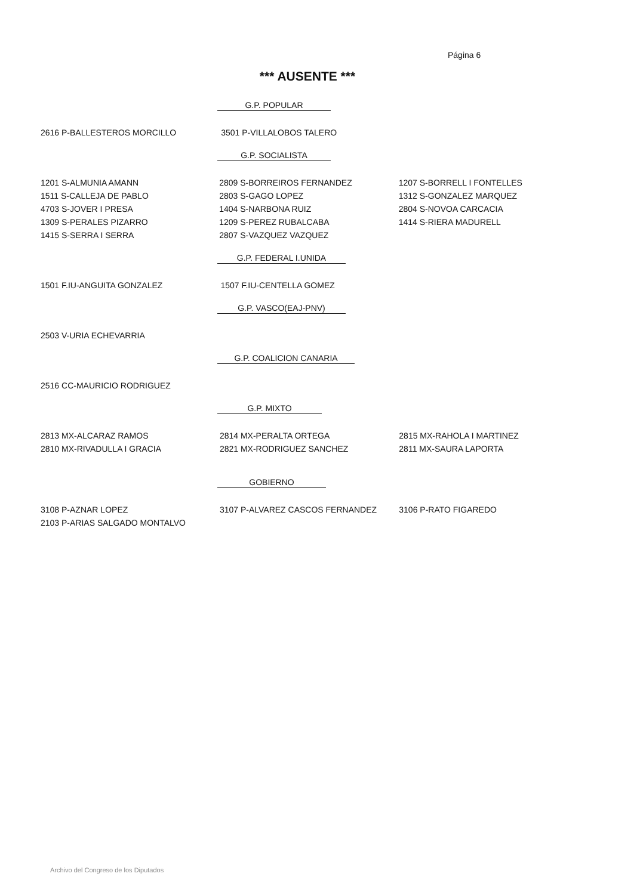Página 6
*** AUSENTE ***
G.P. POPULAR
| 2616 P-BALLESTEROS MORCILLO | 3501 P-VILLALOBOS TALERO | |
G.P. SOCIALISTA
| 1201 S-ALMUNIA AMANN | 2809 S-BORREIROS FERNANDEZ | 1207 S-BORRELL I FONTELLES |
| 1511 S-CALLEJA DE PABLO | 2803 S-GAGO LOPEZ | 1312 S-GONZALEZ MARQUEZ |
| 4703 S-JOVER I PRESA | 1404 S-NARBONA RUIZ | 2804 S-NOVOA CARCACIA |
| 1309 S-PERALES PIZARRO | 1209 S-PEREZ RUBALCABA | 1414 S-RIERA MADURELL |
| 1415 S-SERRA I SERRA | 2807 S-VAZQUEZ VAZQUEZ | |
G.P. FEDERAL I.UNIDA
| 1501 F.IU-ANGUITA GONZALEZ | 1507 F.IU-CENTELLA GOMEZ | |
G.P. VASCO(EAJ-PNV)
| 2503 V-URIA ECHEVARRIA | | |
G.P. COALICION CANARIA
| 2516 CC-MAURICIO RODRIGUEZ | | |
G.P. MIXTO
| 2813 MX-ALCARAZ RAMOS | 2814 MX-PERALTA ORTEGA | 2815 MX-RAHOLA I MARTINEZ |
| 2810 MX-RIVADULLA I GRACIA | 2821 MX-RODRIGUEZ SANCHEZ | 2811 MX-SAURA LAPORTA |
GOBIERNO
| 3108 P-AZNAR LOPEZ | 3107 P-ALVAREZ CASCOS FERNANDEZ | 3106 P-RATO FIGAREDO |
| 2103 P-ARIAS SALGADO MONTALVO | | |
Archivo del Congreso de los Diputados